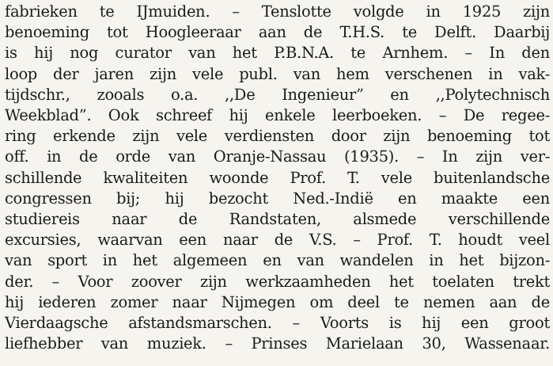fabrieken te IJmuiden. – Tenslotte volgde in 1925 zijn
benoeming tot Hoogleeraar aan de T.H.S. te Delft. Daarbij
is hij nog curator van het P.B.N.A. te Arnhem. – In den
loop der jaren zijn vele publ. van hem verschenen in vak-
tijdschr., zooals o.a. ,,De Ingenieur” en ,,Polytechnisch
Weekblad”. Ook schreef hij enkele leerboeken. – De regee-
ring erkende zijn vele verdiensten door zijn benoeming tot
off. in de orde van Oranje-Nassau (1935). – In zijn ver-
schillende kwaliteiten woonde Prof. T. vele buitenlandsche
congressen bij; hij bezocht Ned.-Indië en maakte een
studiereis naar de Randstaten, alsmede verschillende
excursies, waarvan een naar de V.S. – Prof. T. houdt veel
van sport in het algemeen en van wandelen in het bijzon-
der. – Voor zoover zijn werkzaamheden het toelaten trekt
hij iederen zomer naar Nijmegen om deel te nemen aan de
Vierdaagsche afstandsmarschen. – Voorts is hij een groot
liefhebber van muziek. – Prinses Marielaan 30, Wassenaar.